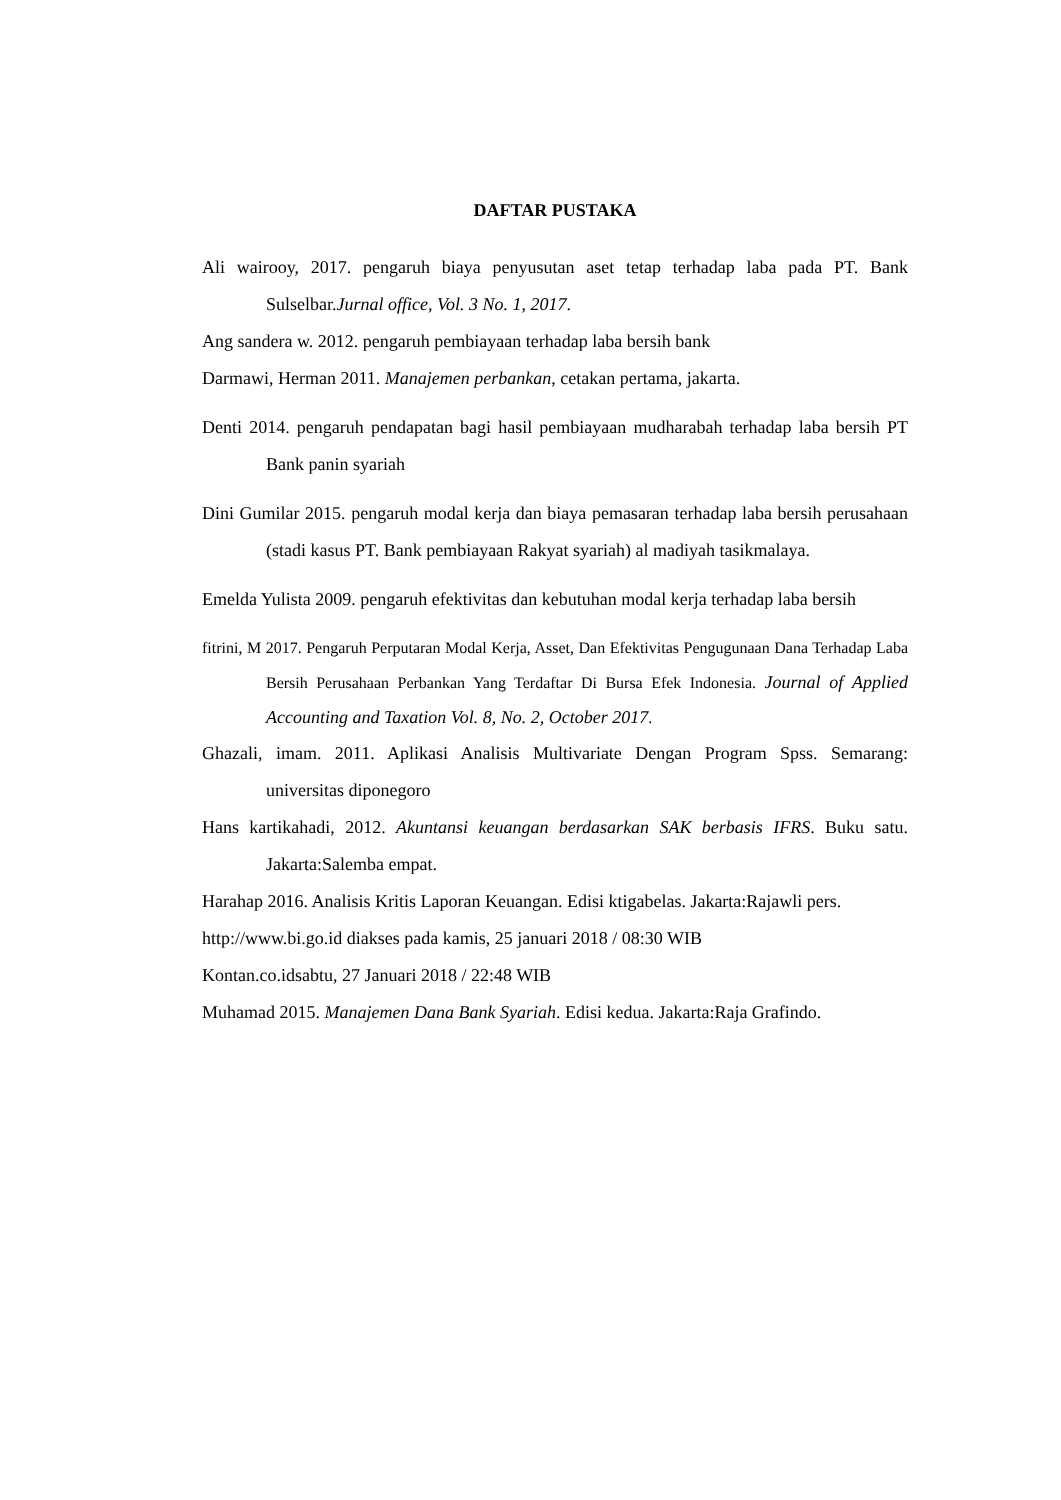DAFTAR PUSTAKA
Ali wairooy, 2017. pengaruh biaya penyusutan aset tetap terhadap laba pada PT. Bank Sulselbar.Jurnal office, Vol. 3 No. 1, 2017.
Ang sandera w. 2012. pengaruh pembiayaan terhadap laba bersih bank
Darmawi, Herman 2011. Manajemen perbankan, cetakan pertama, jakarta.
Denti 2014. pengaruh pendapatan bagi hasil pembiayaan mudharabah terhadap laba bersih PT Bank panin syariah
Dini Gumilar 2015. pengaruh modal kerja dan biaya pemasaran terhadap laba bersih perusahaan (stadi kasus PT. Bank pembiayaan Rakyat syariah) al madiyah tasikmalaya.
Emelda Yulista 2009. pengaruh efektivitas dan kebutuhan modal kerja terhadap laba bersih
fitrini, M 2017. Pengaruh Perputaran Modal Kerja, Asset, Dan Efektivitas Pengugunaan Dana Terhadap Laba Bersih Perusahaan Perbankan Yang Terdaftar Di Bursa Efek Indonesia. Journal of Applied Accounting and Taxation Vol. 8, No. 2, October 2017.
Ghazali, imam. 2011. Aplikasi Analisis Multivariate Dengan Program Spss. Semarang: universitas diponegoro
Hans kartikahadi, 2012. Akuntansi keuangan berdasarkan SAK berbasis IFRS. Buku satu. Jakarta:Salemba empat.
Harahap 2016. Analisis Kritis Laporan Keuangan. Edisi ktigabelas. Jakarta:Rajawli pers.
http://www.bi.go.id diakses pada kamis, 25 januari 2018 / 08:30 WIB
Kontan.co.idsabtu, 27 Januari 2018 / 22:48 WIB
Muhamad 2015. Manajemen Dana Bank Syariah. Edisi kedua. Jakarta:Raja Grafindo.